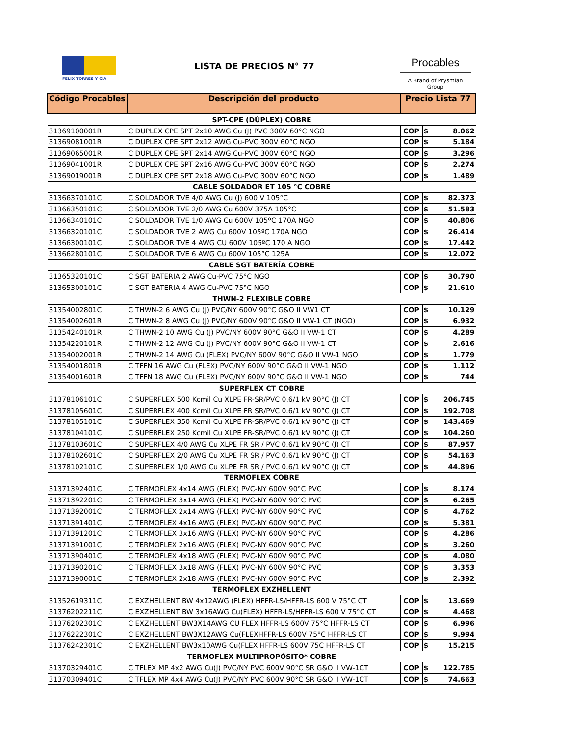FELIX TORRES Y CIA
LISTA DE PRECIOS N° 77
Procables
A Brand of Prysmian Group
| Código Procables | Descripción del producto | Precio Lista 77 | | |
| --- | --- | --- | --- | --- |
| SPT-CPE (DÚPLEX) COBRE | | | | |
| 31369100001R | C DUPLEX CPE SPT 2x10 AWG Cu (J) PVC 300V 60°C NGO | COP | $ | 8.062 |
| 31369081001R | C DUPLEX CPE SPT 2x12 AWG Cu-PVC 300V 60°C NGO | COP | $ | 5.184 |
| 31369065001R | C DUPLEX CPE SPT 2x14 AWG Cu-PVC 300V 60°C NGO | COP | $ | 3.296 |
| 31369041001R | C DUPLEX CPE SPT 2x16 AWG Cu-PVC 300V 60°C NGO | COP | $ | 2.274 |
| 31369019001R | C DUPLEX CPE SPT 2x18 AWG Cu-PVC 300V 60°C NGO | COP | $ | 1.489 |
| CABLE SOLDADOR ET 105 °C COBRE | | | | |
| 31366370101C | C SOLDADOR TVE 4/0 AWG Cu (J) 600 V 105°C | COP | $ | 82.373 |
| 31366350101C | C SOLDADOR TVE 2/0 AWG Cu 600V 375A 105°C | COP | $ | 51.583 |
| 31366340101C | C SOLDADOR TVE 1/0 AWG Cu 600V 105ºC 170A NGO | COP | $ | 40.806 |
| 31366320101C | C SOLDADOR TVE 2 AWG Cu 600V 105ºC 170A NGO | COP | $ | 26.414 |
| 31366300101C | C SOLDADOR TVE 4 AWG CU 600V 105ºC 170 A NGO | COP | $ | 17.442 |
| 31366280101C | C SOLDADOR TVE 6 AWG Cu 600V 105°C 125A | COP | $ | 12.072 |
| CABLE SGT BATERÍA COBRE | | | | |
| 31365320101C | C SGT BATERIA 2 AWG Cu-PVC 75°C NGO | COP | $ | 30.790 |
| 31365300101C | C SGT BATERIA 4 AWG Cu-PVC 75°C NGO | COP | $ | 21.610 |
| THWN-2 FLEXIBLE COBRE | | | | |
| 31354002801C | C THWN-2 6 AWG Cu (J) PVC/NY 600V 90°C G&O II VW1 CT | COP | $ | 10.129 |
| 31354002601R | C THWN-2 8 AWG Cu (J) PVC/NY 600V 90°C G&O II VW-1 CT (NGO) | COP | $ | 6.932 |
| 31354240101R | C THWN-2 10 AWG Cu (J) PVC/NY 600V 90°C G&O II VW-1 CT | COP | $ | 4.289 |
| 31354220101R | C THWN-2 12 AWG Cu (J) PVC/NY 600V 90°C G&O II VW-1 CT | COP | $ | 2.616 |
| 31354002001R | C THWN-2 14 AWG Cu (FLEX) PVC/NY 600V 90°C G&O II VW-1 NGO | COP | $ | 1.779 |
| 31354001801R | C TFFN 16 AWG Cu (FLEX) PVC/NY 600V 90°C G&O II VW-1 NGO | COP | $ | 1.112 |
| 31354001601R | C TFFN 18 AWG Cu (FLEX) PVC/NY 600V 90°C G&O II VW-1 NGO | COP | $ | 744 |
| SUPERFLEX CT COBRE | | | | |
| 31378106101C | C SUPERFLEX 500 Kcmil Cu XLPE FR-SR/PVC 0.6/1 kV 90°C (J) CT | COP | $ | 206.745 |
| 31378105601C | C SUPERFLEX 400 Kcmil Cu XLPE FR SR/PVC 0.6/1 kV 90°C (J) CT | COP | $ | 192.708 |
| 31378105101C | C SUPERFLEX 350 Kcmil Cu XLPE FR-SR/PVC 0.6/1 kV 90°C (J) CT | COP | $ | 143.469 |
| 31378104101C | C SUPERFLEX 250 Kcmil Cu XLPE FR-SR/PVC 0.6/1 kV 90°C (J) CT | COP | $ | 104.260 |
| 31378103601C | C SUPERFLEX 4/0 AWG Cu XLPE FR SR / PVC 0.6/1 kV 90°C (J) CT | COP | $ | 87.957 |
| 31378102601C | C SUPERFLEX 2/0 AWG Cu XLPE FR SR / PVC 0.6/1 kV 90°C (J) CT | COP | $ | 54.163 |
| 31378102101C | C SUPERFLEX 1/0 AWG Cu XLPE FR SR / PVC 0.6/1 kV 90°C (J) CT | COP | $ | 44.896 |
| TERMOFLEX COBRE | | | | |
| 31371392401C | C TERMOFLEX 4x14 AWG (FLEX) PVC-NY 600V 90°C PVC | COP | $ | 8.174 |
| 31371392201C | C TERMOFLEX 3x14 AWG (FLEX) PVC-NY 600V 90°C PVC | COP | $ | 6.265 |
| 31371392001C | C TERMOFLEX 2x14 AWG (FLEX) PVC-NY 600V 90°C PVC | COP | $ | 4.762 |
| 31371391401C | C TERMOFLEX 4x16 AWG (FLEX) PVC-NY 600V 90°C PVC | COP | $ | 5.381 |
| 31371391201C | C TERMOFLEX 3x16 AWG (FLEX) PVC-NY 600V 90°C PVC | COP | $ | 4.286 |
| 31371391001C | C TERMOFLEX 2x16 AWG (FLEX) PVC-NY 600V 90°C PVC | COP | $ | 3.260 |
| 31371390401C | C TERMOFLEX 4x18 AWG (FLEX) PVC-NY 600V 90°C PVC | COP | $ | 4.080 |
| 31371390201C | C TERMOFLEX 3x18 AWG (FLEX) PVC-NY 600V 90°C PVC | COP | $ | 3.353 |
| 31371390001C | C TERMOFLEX 2x18 AWG (FLEX) PVC-NY 600V 90°C PVC | COP | $ | 2.392 |
| TERMOFLEX EXZHELLENT | | | | |
| 31352619311C | C EXZHELLENT BW 4x12AWG (FLEX) HFFR-LS/HFFR-LS 600 V 75°C CT | COP | $ | 13.669 |
| 31376202211C | C EXZHELLENT BW 3x16AWG Cu(FLEX) HFFR-LS/HFFR-LS 600 V 75°C CT | COP | $ | 4.468 |
| 31376202301C | C EXZHELLENT BW3X14AWG CU FLEX HFFR-LS 600V 75°C HFFR-LS CT | COP | $ | 6.996 |
| 31376222301C | C EXZHELLENT BW3X12AWG Cu(FLEXHFFR-LS 600V 75°C HFFR-LS CT | COP | $ | 9.994 |
| 31376242301C | C EXZHELLENT BW3x10AWG Cu(FLEX HFFR-LS 600V 75C HFFR-LS CT | COP | $ | 15.215 |
| TERMOFLEX MULTIPROPÓSITO* COBRE | | | | |
| 31370329401C | C TFLEX MP 4x2 AWG Cu(J) PVC/NY PVC 600V 90°C SR G&O II VW-1CT | COP | $ | 122.785 |
| 31370309401C | C TFLEX MP 4x4 AWG Cu(J) PVC/NY PVC 600V 90°C SR G&O II VW-1CT | COP | $ | 74.663 |